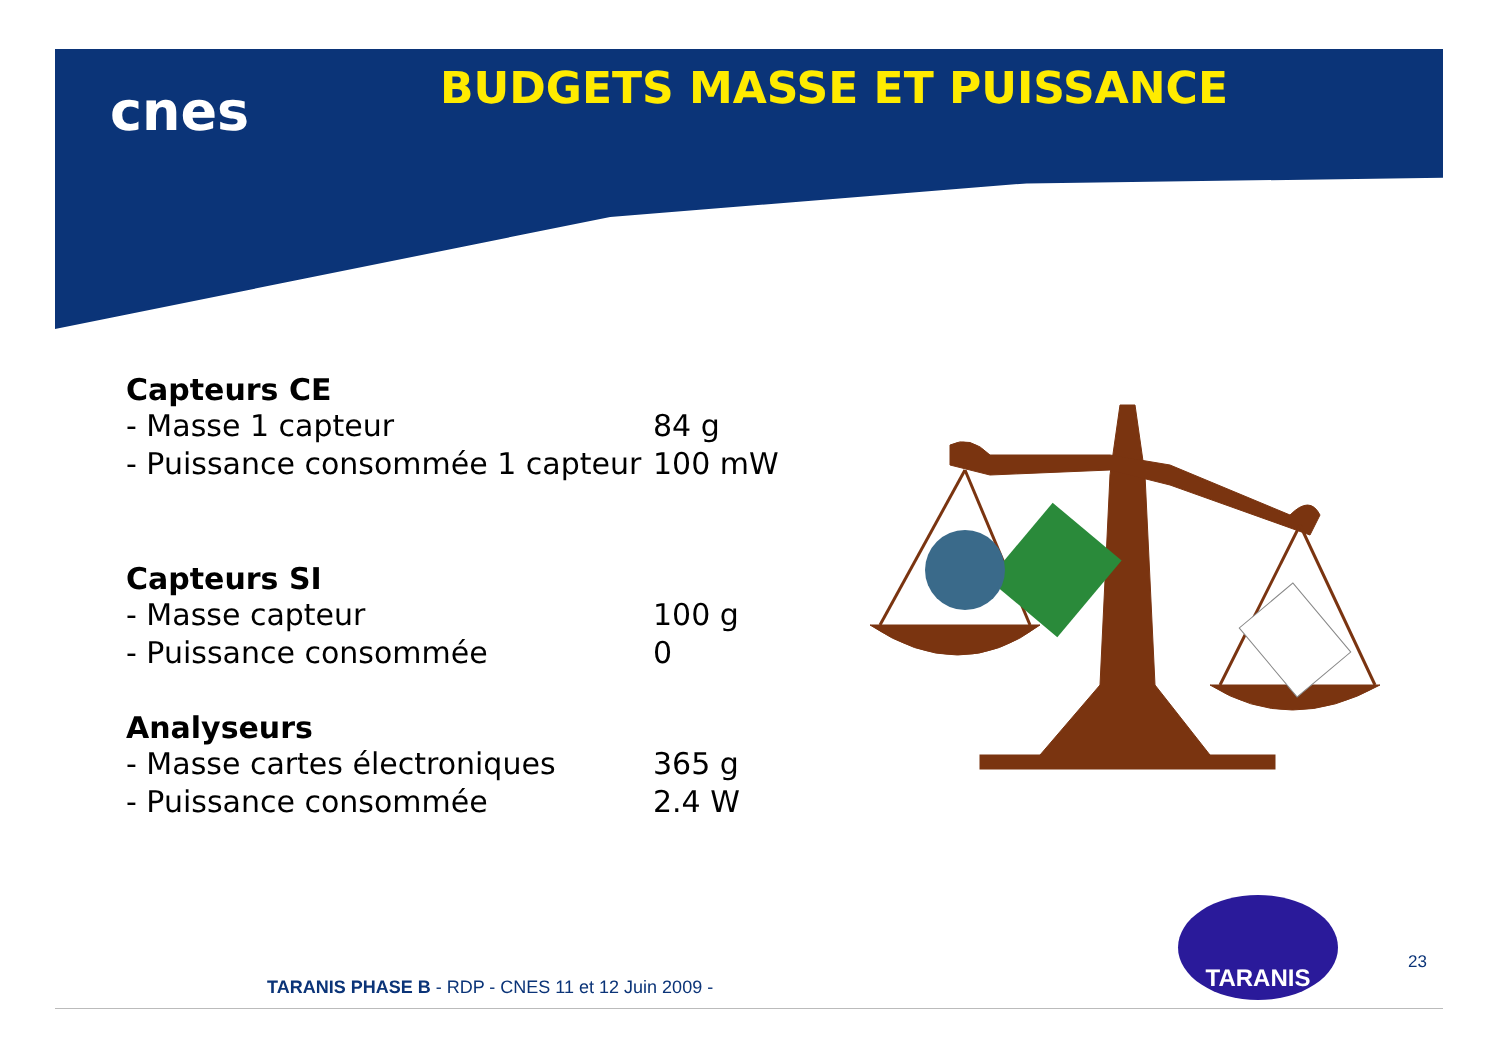cnes BUDGETS MASSE ET PUISSANCE
Capteurs CE
- Masse 1 capteur 84 g
- Puissance consommée 1 capteur 100 mW
Capteurs SI
- Masse capteur 100 g
- Puissance consommée 0
Analyseurs
- Masse cartes électroniques 365 g
- Puissance consommée 2.4 W
TARANIS
23
TARANIS PHASE B - RDP - CNES 11 et 12 Juin 2009 -